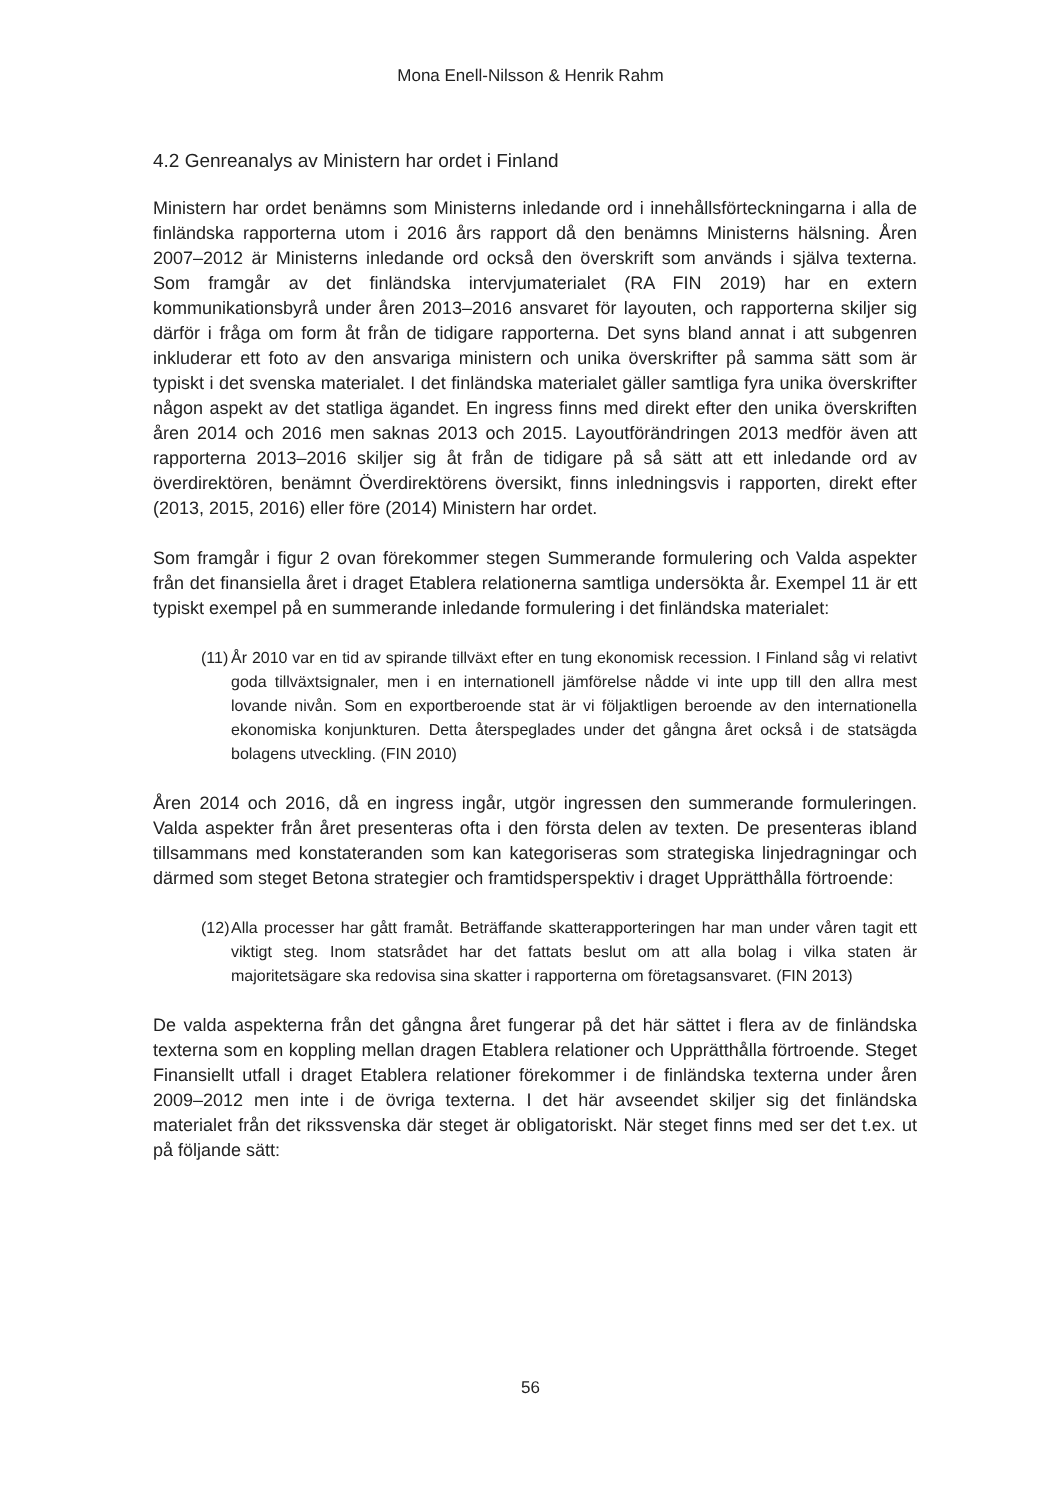Mona Enell-Nilsson & Henrik Rahm
4.2 Genreanalys av Ministern har ordet i Finland
Ministern har ordet benämns som Ministerns inledande ord i innehållsförteckningarna i alla de finländska rapporterna utom i 2016 års rapport då den benämns Ministerns hälsning. Åren 2007–2012 är Ministerns inledande ord också den överskrift som används i själva texterna. Som framgår av det finländska intervjumaterialet (RA FIN 2019) har en extern kommunikationsbyrå under åren 2013–2016 ansvaret för layouten, och rapporterna skiljer sig därför i fråga om form åt från de tidigare rapporterna. Det syns bland annat i att subgenren inkluderar ett foto av den ansvariga ministern och unika överskrifter på samma sätt som är typiskt i det svenska materialet. I det finländska materialet gäller samtliga fyra unika överskrifter någon aspekt av det statliga ägandet. En ingress finns med direkt efter den unika överskriften åren 2014 och 2016 men saknas 2013 och 2015. Layoutförändringen 2013 medför även att rapporterna 2013–2016 skiljer sig åt från de tidigare på så sätt att ett inledande ord av överdirektören, benämnt Överdirektörens översikt, finns inledningsvis i rapporten, direkt efter (2013, 2015, 2016) eller före (2014) Ministern har ordet.
Som framgår i figur 2 ovan förekommer stegen Summerande formulering och Valda aspekter från det finansiella året i draget Etablera relationerna samtliga undersökta år. Exempel 11 är ett typiskt exempel på en summerande inledande formulering i det finländska materialet:
(11) År 2010 var en tid av spirande tillväxt efter en tung ekonomisk recession. I Finland såg vi relativt goda tillväxtsignaler, men i en internationell jämförelse nådde vi inte upp till den allra mest lovande nivån. Som en exportberoende stat är vi följaktligen beroende av den internationella ekonomiska konjunkturen. Detta återspeglades under det gångna året också i de statsägda bolagens utveckling. (FIN 2010)
Åren 2014 och 2016, då en ingress ingår, utgör ingressen den summerande formuleringen. Valda aspekter från året presenteras ofta i den första delen av texten. De presenteras ibland tillsammans med konstateranden som kan kategoriseras som strategiska linjedragningar och därmed som steget Betona strategier och framtidsperspektiv i draget Upprätthålla förtroende:
(12) Alla processer har gått framåt. Beträffande skatterapporteringen har man under våren tagit ett viktigt steg. Inom statsrådet har det fattats beslut om att alla bolag i vilka staten är majoritetsägare ska redovisa sina skatter i rapporterna om företagsansvaret. (FIN 2013)
De valda aspekterna från det gångna året fungerar på det här sättet i flera av de finländska texterna som en koppling mellan dragen Etablera relationer och Upprätthålla förtroende. Steget Finansiellt utfall i draget Etablera relationer förekommer i de finländska texterna under åren 2009–2012 men inte i de övriga texterna. I det här avseendet skiljer sig det finländska materialet från det rikssvenska där steget är obligatoriskt. När steget finns med ser det t.ex. ut på följande sätt:
56